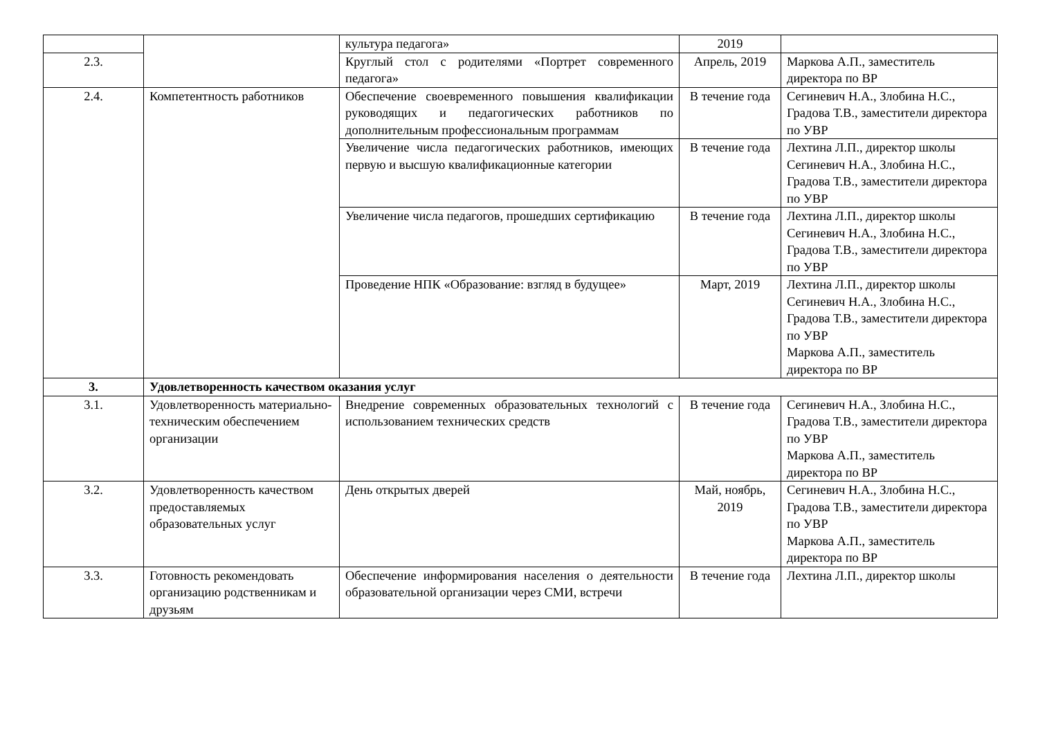| | | культура педагога» | 2019 | |
| 2.3. | | Круглый стол с родителями «Портрет современного педагога» | Апрель, 2019 | Маркова А.П., заместитель директора по ВР |
| 2.4. | Компетентность работников | Обеспечение своевременного повышения квалификации руководящих и педагогических работников по дополнительным профессиональным программам | В течение года | Сегиневич Н.А., Злобина Н.С., Градова Т.В., заместители директора по УВР |
| | | Увеличение числа педагогических работников, имеющих первую и высшую квалификационные категории | В течение года | Лехтина Л.П., директор школы Сегиневич Н.А., Злобина Н.С., Градова Т.В., заместители директора по УВР |
| | | Увеличение числа педагогов, прошедших сертификацию | В течение года | Лехтина Л.П., директор школы Сегиневич Н.А., Злобина Н.С., Градова Т.В., заместители директора по УВР |
| | | Проведение НПК «Образование: взгляд в будущее» | Март, 2019 | Лехтина Л.П., директор школы Сегиневич Н.А., Злобина Н.С., Градова Т.В., заместители директора по УВР Маркова А.П., заместитель директора по ВР |
| 3. | Удовлетворенность качеством оказания услуг | | | |
| 3.1. | Удовлетворенность материально-техническим обеспечением организации | Внедрение современных образовательных технологий с использованием технических средств | В течение года | Сегиневич Н.А., Злобина Н.С., Градова Т.В., заместители директора по УВР Маркова А.П., заместитель директора по ВР |
| 3.2. | Удовлетворенность качеством предоставляемых образовательных услуг | День открытых дверей | Май, ноябрь, 2019 | Сегиневич Н.А., Злобина Н.С., Градова Т.В., заместители директора по УВР Маркова А.П., заместитель директора по ВР |
| 3.3. | Готовность рекомендовать организацию родственникам и друзьям | Обеспечение информирования населения о деятельности образовательной организации через СМИ, встречи | В течение года | Лехтина Л.П., директор школы |